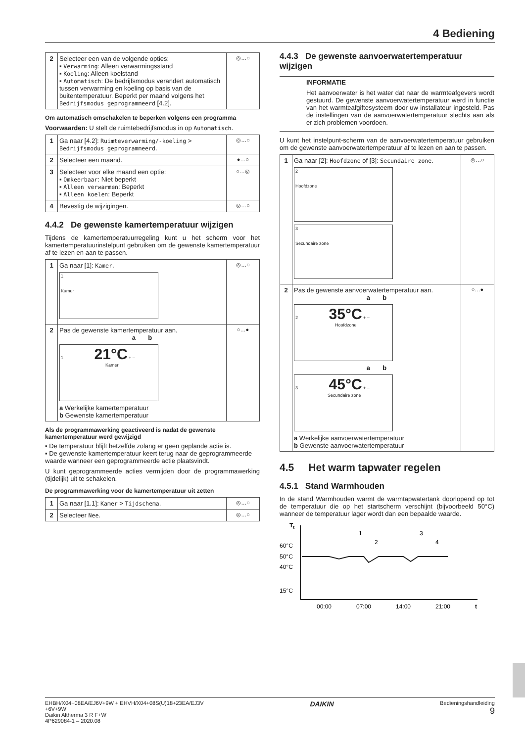4 Bediening
| 2 | Selecteer een van de volgende opties: ▪ Verwarming : Alleen verwarmingsstand ▪ Koeling : Alleen koelstand ▪ Automatisch : De bedrijfsmodus verandert automatisch tussen verwarming en koeling op basis van de buitentemperatuur. Beperkt per maand volgens het Bedrijfsmodus geprogrammeerd [4.2]. | ◎…○ |
Om automatisch omschakelen te beperken volgens een programma
Voorwaarden: U stelt de ruimtebedrijfsmodus in op Automatisch.
| 1 | Ga naar [4.2]: Ruimteverwarming/-koeling > Bedrijfsmodus geprogrammeerd . | ◎…○ |
| 2 | Selecteer een maand. | ●…○ |
| 3 | Selecteer voor elke maand een optie: ▪ Omkeerbaar : Niet beperkt ▪ Alleen verwarmen : Beperkt ▪ Alleen koelen : Beperkt | ○…◎ |
| 4 | Bevestig de wijzigingen. | ◎…○ |
4.4.2 De gewenste kamertemperatuur wijzigen
Tijdens de kamertemperatuurregeling kunt u het scherm voor het kamertemperatuurinstelpunt gebruiken om de gewenste kamertemperatuur af te lezen en aan te passen.
| 1 | Ga naar [1]: Kamer . 1 Kamer | ◎…○ |
| 2 | Pas de gewenste kamertemperatuur aan. a b 1 21°C + – Kamer a Werkelijke kamertemperatuur b Gewenste kamertemperatuur | ○…● |
Als de programmawerking geactiveerd is nadat de gewenste kamertemperatuur werd gewijzigd
▪ De temperatuur blijft hetzelfde zolang er geen geplande actie is.
▪ De gewenste kamertemperatuur keert terug naar de geprogrammeerde waarde wanneer een geprogrammeerde actie plaatsvindt.
U kunt geprogrammeerde acties vermijden door de programmawerking (tijdelijk) uit te schakelen.
De programmawerking voor de kamertemperatuur uit zetten
| 1 | Ga naar [1.1]: Kamer > Tijdschema . | ◎…○ |
| 2 | Selecteer Nee . | ◎…○ |
4.4.3 De gewenste aanvoerwatertemperatuur wijzigen
INFORMATIE
Het aanvoerwater is het water dat naar de warmteafgevers wordt gestuurd. De gewenste aanvoerwatertemperatuur werd in functie van het warmteafgiftesysteem door uw installateur ingesteld. Pas de instellingen van de aanvoerwatertemperatuur slechts aan als er zich problemen voordoen.
U kunt het instelpunt-scherm van de aanvoerwatertemperatuur gebruiken om de gewenste aanvoerwatertemperatuur af te lezen en aan te passen.
| 1 | Ga naar [2]: Hoofdzone of [3]: Secundaire zone . 2 Hoofdzone 3 Secundaire zone | ◎…○ |
| 2 | Pas de gewenste aanvoerwatertemperatuur aan. a b 2 35°C + – Hoofdzone a b 3 45°C + – Secundaire zone a Werkelijke aanvoerwatertemperatuur b Gewenste aanvoerwatertemperatuur | ○…● |
4.5 Het warm tapwater regelen
4.5.1 Stand Warmhouden
In de stand Warmhouden warmt de warmtapwatertank doorlopend op tot de temperatuur die op het startscherm verschijnt (bijvoorbeeld 50°C) wanneer de temperatuur lager wordt dan een bepaalde waarde.
Tt
60°C
50°C
40°C
15°C
1
2
3
4
00:00
07:00
14:00
21:00
t
EHBH/X04+08EA/EJ6V+9W + EHVH/X04+08S(U)18+23EA/EJ3V
+6V+9W
Daikin Altherma 3 R F+W
4P629084-1 – 2020.08
DAIKIN
Bedieningshandleiding
9